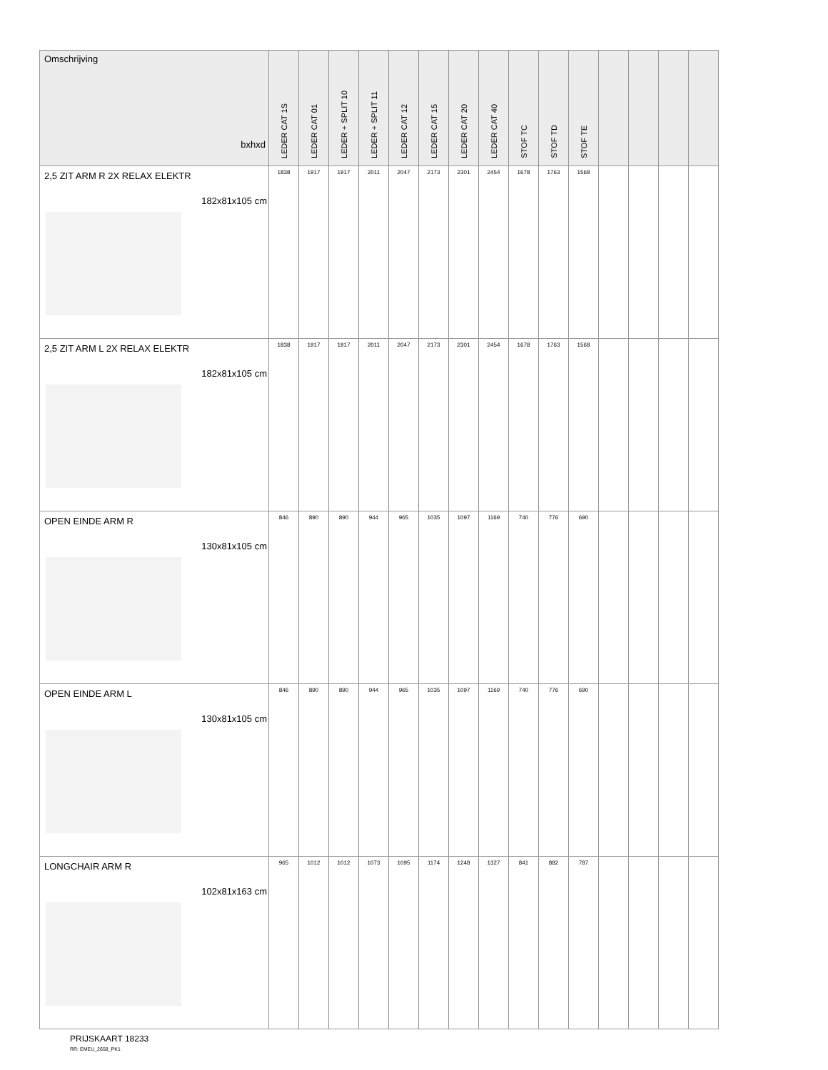| Omschrijving bxhxd | LEDER CAT 1S | LEDER CAT 01 | LEDER + SPLIT 10 | LEDER + SPLIT 11 | LEDER CAT 12 | LEDER CAT 15 | LEDER CAT 20 | LEDER CAT 40 | STOF TC | STOF TD | STOF TE | | | | |
| --- | --- | --- | --- | --- | --- | --- | --- | --- | --- | --- | --- | --- | --- | --- | --- |
| 2,5 ZIT ARM R 2X RELAX ELEKTR 182x81x105 cm | 1838 | 1917 | 1917 | 2011 | 2047 | 2173 | 2301 | 2454 | 1678 | 1763 | 1568 | | | | |
| 2,5 ZIT ARM L 2X RELAX ELEKTR 182x81x105 cm | 1838 | 1917 | 1917 | 2011 | 2047 | 2173 | 2301 | 2454 | 1678 | 1763 | 1568 | | | | |
| OPEN EINDE ARM R 130x81x105 cm | 846 | 890 | 890 | 944 | 965 | 1035 | 1097 | 1169 | 740 | 776 | 690 | | | | |
| OPEN EINDE ARM L 130x81x105 cm | 846 | 890 | 890 | 944 | 965 | 1035 | 1097 | 1169 | 740 | 776 | 690 | | | | |
| LONGCHAIR ARM R 102x81x163 cm | 965 | 1012 | 1012 | 1073 | 1095 | 1174 | 1248 | 1327 | 841 | 882 | 787 | | | | |
PRIJSKAART 18233
RR: EMEU_2658_PK1